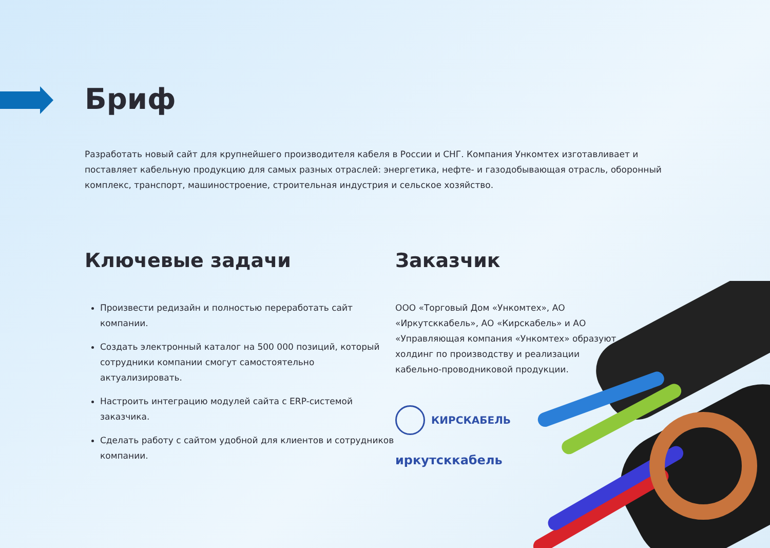Бриф
Разработать новый сайт для крупнейшего производителя кабеля в России и СНГ. Компания Ункомтех изготавливает и поставляет кабельную продукцию для самых разных отраслей: энергетика, нефте- и газодобывающая отрасль, оборонный комплекс, транспорт, машиностроение, строительная индустрия и сельское хозяйство.
Ключевые задачи
Произвести редизайн и полностью переработать сайт компании.
Создать электронный каталог на 500 000 позиций, который сотрудники компании смогут самостоятельно актуализировать.
Настроить интеграцию модулей сайта с ERP-системой заказчика.
Сделать работу с сайтом удобной для клиентов и сотрудников компании.
Заказчик
ООО «Торговый Дом «Ункомтех», АО «Иркутсккабель», АО «Кирскабель» и АО «Управляющая компания «Ункомтех» образуют холдинг по производству и реализации кабельно-проводниковой продукции.
КИРСКАБЕЛЬ
иркутсккабель